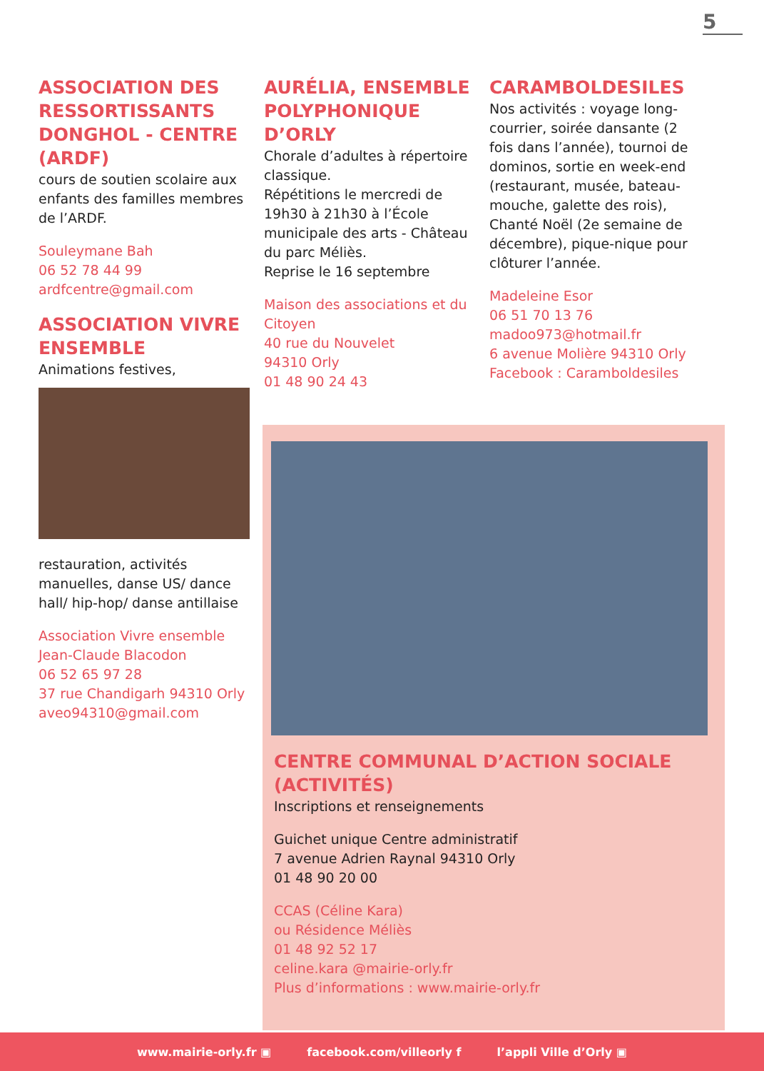5
ASSOCIATION DES RESSORTISSANTS DONGHOL - CENTRE (ARDF)
cours de soutien scolaire aux enfants des familles membres de l’ARDF.
Souleymane Bah
06 52 78 44 99
ardfcentre@gmail.com
ASSOCIATION VIVRE ENSEMBLE
Animations festives,
restauration, activités manuelles, danse US/ dance hall/ hip-hop/ danse antillaise
Association Vivre ensemble
Jean-Claude Blacodon
06 52 65 97 28
37 rue Chandigarh 94310 Orly
aveo94310@gmail.com
AURÉLIA, ENSEMBLE POLYPHONIQUE D’ORLY
Chorale d’adultes à répertoire classique.
Répétitions le mercredi de 19h30 à 21h30 à l’École municipale des arts - Château du parc Méliès.
Reprise le 16 septembre
Maison des associations et du Citoyen
40 rue du Nouvelet
94310 Orly
01 48 90 24 43
CARAMBOLDESILES
Nos activités : voyage long-courrier, soirée dansante (2 fois dans l’année), tournoi de dominos, sortie en week-end (restaurant, musée, bateau-mouche, galette des rois), Chanté Noël (2e semaine de décembre), pique-nique pour clôturer l’année.
Madeleine Esor
06 51 70 13 76
madoo973@hotmail.fr
6 avenue Molière 94310 Orly
Facebook : Caramboldesiles
CENTRE COMMUNAL D’ACTION SOCIALE (ACTIVITÉS)
Inscriptions et renseignements
Guichet unique Centre administratif
7 avenue Adrien Raynal 94310 Orly
01 48 90 20 00
CCAS (Céline Kara)
ou Résidence Méliès
01 48 92 52 17
celine.kara @mairie-orly.fr
Plus d’informations : www.mairie-orly.fr
www.mairie-orly.fr ▣ facebook.com/villeorly f l’appli Ville d’Orly ▣